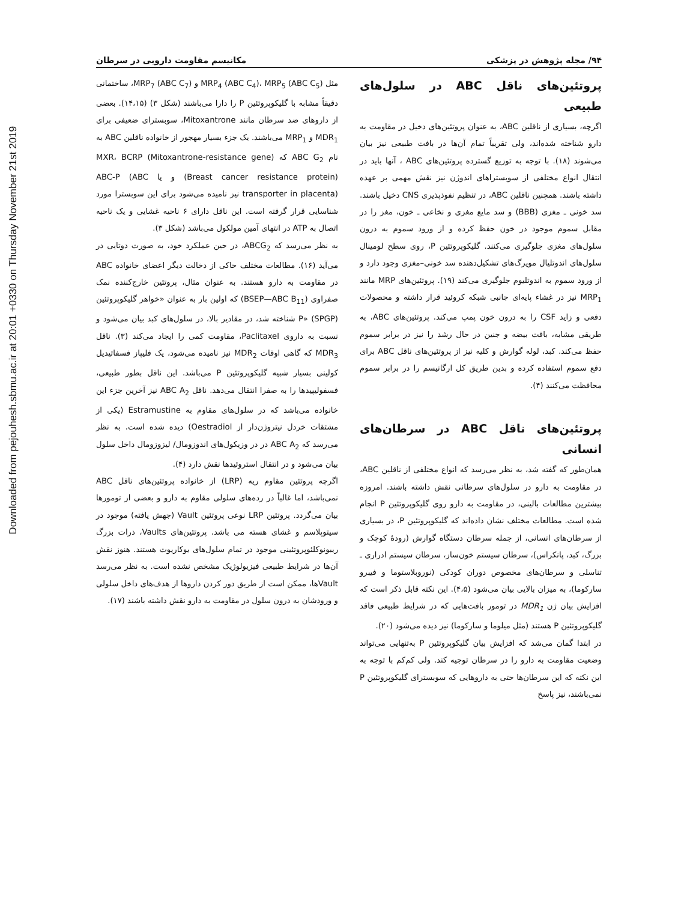Downloaded from pejouhesh.sbmu.ac.ir at 20:01 +0330 on Thursday November 21st 2019
۹۴/ مجله پژوهش در پزشکی مکانیسم مقاومت دارویی در سرطان
مثل MRP<sub>4</sub> (ABC C<sub>4</sub>)، MRP<sub>5</sub> (ABC C<sub>5</sub>) و MRP<sub>7</sub> (ABC C<sub>7</sub>)، ساختمانی دقیقاً مشابه با گلیکوپروتئین P را دارا می‌باشند (شکل ۳) (۱۴،۱۵). بعضی از داروهای ضد سرطان مانند Mitoxantrone، سوبسترای ضعیفی برای MDR<sub>1</sub> و MRP<sub>1</sub> می‌باشند. یک جزء بسیار مهجور از خانواده ناقلین ABC به نام ABC G<sub>2</sub> که (Mitoxantrone-resistance gene) MXR، BCRP (Breast cancer resistance protein) و یا ABC-P (ABC transporter in placenta) نیز نامیده می‌شود برای این سوبسترا مورد شناسایی قرار گرفته است. این ناقل دارای ۶ ناحیه غشایی و یک ناحیه اتصال به ATP در انتهای آمین مولکول می‌باشد (شکل ۳).
به نظر می‌رسد که ABCG<sub>2</sub>، در حین عملکرد خود، به صورت دوتایی در می‌آید (۱۶). مطالعات مختلف حاکی از دخالت دیگر اعضای خانواده ABC در مقاومت به دارو هستند. به عنوان مثال، پروتئین خارج‌کننده نمک صفراوی (BSEP—ABC B<sub>11</sub>) که اولین بار به عنوان «خواهر گلیکوپروتئین P» (SPGP) شناخته شد، در مقادیر بالا، در سلول‌های کبد بیان می‌شود و نسبت به داروی Paclitaxel، مقاومت کمی را ایجاد می‌کند (۳). ناقل MDR<sub>3</sub> که گاهی اوقات MDR<sub>2</sub> نیز نامیده می‌شود، یک فلیپاز فسفاتیدیل کولینی بسیار شبیه گلیکوپروتئین P می‌باشد. این ناقل بطور طبیعی، فسفولیپیدها را به صفرا انتقال می‌دهد. ناقل ABC A<sub>2</sub> نیز آخرین جزء این خانواده می‌باشد که در سلول‌های مقاوم به Estramustine (یکی از مشتقات خردل نیتروژن‌دار از Oestradiol) دیده شده است. به نظر می‌رسد که ABC A<sub>2</sub> در در وزیکول‌های اندوزومال/ لیزوزومال داخل سلول بیان می‌شود و در انتقال استروئیدها نقش دارد (۴).
اگرچه پروتئین مقاوم ریه (LRP) از خانواده پروتئین‌های ناقل ABC نمی‌باشد، اما غالباً در رده‌های سلولی مقاوم به دارو و بعضی از تومورها بیان می‌گردد. پروتئین LRP نوعی پروتئین Vault (جهش یافته) موجود در سیتوپلاسم و غشای هسته می باشد. پروتئین‌های Vaults، ذرات بزرگ ریبونوکلئوپروتئینی موجود در تمام سلول‌های یوکاریوت هستند. هنوز نقش آن‌ها در شرایط طبیعی فیزیولوژیک مشخص نشده است. به نظر می‌رسد Vaultها، ممکن است از طریق دور کردن داروها از هدف‌های داخل سلولی و ورودشان به درون سلول در مقاومت به دارو نقش داشته باشند (۱۷).
پروتئین‌های ناقل ABC در سلول‌های طبیعی
اگرچه، بسیاری از ناقلین ABC، به عنوان پروتئین‌های دخیل در مقاومت به دارو شناخته شده‌اند، ولی تقریباً تمام آن‌ها در بافت طبیعی نیز بیان می‌شوند (۱۸). با توجه به توزیع گسترده پروتئین‌های ABC ، آنها باید در انتقال انواع مختلفی از سوبستراهای اندوژن نیز نقش مهمی بر عهده داشته باشند. همچنین ناقلین ABC، در تنظیم نفوذپذیری CNS دخیل باشند. سد خونی ـ مغزی (BBB) و سد مایع مغزی و نخاعی ـ خون، مغز را در مقابل سموم موجود در خون حفظ کرده و از ورود سموم به درون سلول‌های مغزی جلوگیری می‌کنند. گلیکوپروتئین P، روی سطح لومینال سلول‌های اندوتلیال مویرگ‌های تشکیل‌دهنده سد خونی–مغزی وجود دارد و از ورود سموم به اندوتلیوم جلوگیری می‌کند (۱۹). پروتئین‌های MRP مانند MRP<sub>1</sub> نیز در غشاء پایه‌ای جانبی شبکه کروئید قرار داشته و محصولات دفعی و زاید CSF را به درون خون پمپ می‌کند. پروتئین‌های ABC، به طریقی مشابه، بافت بیضه و جنین در حال رشد را نیز در برابر سموم حفظ می‌کند. کبد، لوله گوارش و کلیه نیز از پروتئین‌های ناقل ABC برای دفع سموم استفاده کرده و بدین طریق کل ارگانیسم را در برابر سموم محافظت می‌کنند (۴).
پروتئین‌های ناقل ABC در سرطان‌های انسانی
همان‌طور که گفته شد، به نظر می‌رسد که انواع مختلفی از ناقلین ABC، در مقاومت به دارو در سلول‌های سرطانی نقش داشته باشند. امروزه بیشترین مطالعات بالینی، در مقاومت به دارو روی گلیکوپروتئین P انجام شده است. مطالعات مختلف نشان داده‌اند که گلیکوپروتئین P، در بسیاری از سرطان‌های انسانی، از جمله سرطان دستگاه گوارش (رودهٔ کوچک و بزرگ، کبد، پانکراس)، سرطان سیستم خون‌ساز، سرطان سیستم ادراری ـ تناسلی و سرطان‌های مخصوص دوران کودکی (نوروبلاستوما و فیبرو سارکوما)، به میزان بالایی بیان می‌شود (۴،۵). این نکته قابل ذکر است که افزایش بیان ژن MDR<sub>1</sub> در تومور بافت‌هایی که در شرایط طبیعی فاقد گلیکوپروتئین P هستند (مثل میلوما و سارکوما) نیز دیده می‌شود (۲۰).
در ابتدا گمان می‌شد که افزایش بیان گلیکوپروتئین P به‌تنهایی می‌تواند وضعیت مقاومت به دارو را در سرطان توجیه کند. ولی کم‌کم با توجه به این نکته که این سرطان‌ها حتی به داروهایی که سوبسترای گلیکوپروتئین P نمی‌باشند، نیز پاسخ